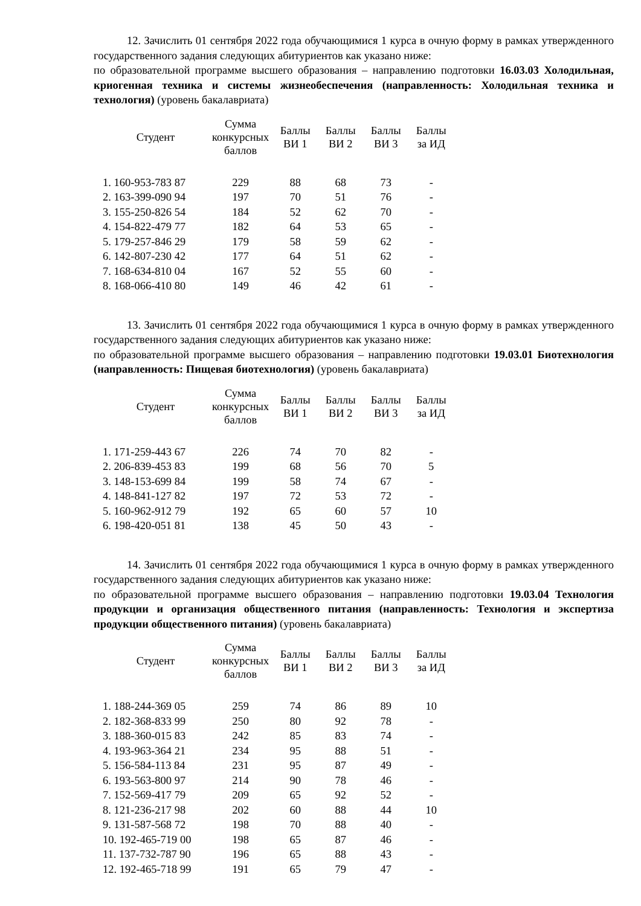12. Зачислить 01 сентября 2022 года обучающимися 1 курса в очную форму в рамках утвержденного государственного задания следующих абитуриентов как указано ниже:
по образовательной программе высшего образования – направлению подготовки 16.03.03 Холодильная, криогенная техника и системы жизнеобеспечения (направленность: Холодильная техника и технология) (уровень бакалавриата)
| Студент | Сумма конкурсных баллов | Баллы ВИ 1 | Баллы ВИ 2 | Баллы ВИ 3 | Баллы за ИД |
| --- | --- | --- | --- | --- | --- |
| 1. 160-953-783 87 | 229 | 88 | 68 | 73 | - |
| 2. 163-399-090 94 | 197 | 70 | 51 | 76 | - |
| 3. 155-250-826 54 | 184 | 52 | 62 | 70 | - |
| 4. 154-822-479 77 | 182 | 64 | 53 | 65 | - |
| 5. 179-257-846 29 | 179 | 58 | 59 | 62 | - |
| 6. 142-807-230 42 | 177 | 64 | 51 | 62 | - |
| 7. 168-634-810 04 | 167 | 52 | 55 | 60 | - |
| 8. 168-066-410 80 | 149 | 46 | 42 | 61 | - |
13. Зачислить 01 сентября 2022 года обучающимися 1 курса в очную форму в рамках утвержденного государственного задания следующих абитуриентов как указано ниже:
по образовательной программе высшего образования – направлению подготовки 19.03.01 Биотехнология (направленность: Пищевая биотехнология) (уровень бакалавриата)
| Студент | Сумма конкурсных баллов | Баллы ВИ 1 | Баллы ВИ 2 | Баллы ВИ 3 | Баллы за ИД |
| --- | --- | --- | --- | --- | --- |
| 1. 171-259-443 67 | 226 | 74 | 70 | 82 | - |
| 2. 206-839-453 83 | 199 | 68 | 56 | 70 | 5 |
| 3. 148-153-699 84 | 199 | 58 | 74 | 67 | - |
| 4. 148-841-127 82 | 197 | 72 | 53 | 72 | - |
| 5. 160-962-912 79 | 192 | 65 | 60 | 57 | 10 |
| 6. 198-420-051 81 | 138 | 45 | 50 | 43 | - |
14. Зачислить 01 сентября 2022 года обучающимися 1 курса в очную форму в рамках утвержденного государственного задания следующих абитуриентов как указано ниже:
по образовательной программе высшего образования – направлению подготовки 19.03.04 Технология продукции и организация общественного питания (направленность: Технология и экспертиза продукции общественного питания) (уровень бакалавриата)
| Студент | Сумма конкурсных баллов | Баллы ВИ 1 | Баллы ВИ 2 | Баллы ВИ 3 | Баллы за ИД |
| --- | --- | --- | --- | --- | --- |
| 1. 188-244-369 05 | 259 | 74 | 86 | 89 | 10 |
| 2. 182-368-833 99 | 250 | 80 | 92 | 78 | - |
| 3. 188-360-015 83 | 242 | 85 | 83 | 74 | - |
| 4. 193-963-364 21 | 234 | 95 | 88 | 51 | - |
| 5. 156-584-113 84 | 231 | 95 | 87 | 49 | - |
| 6. 193-563-800 97 | 214 | 90 | 78 | 46 | - |
| 7. 152-569-417 79 | 209 | 65 | 92 | 52 | - |
| 8. 121-236-217 98 | 202 | 60 | 88 | 44 | 10 |
| 9. 131-587-568 72 | 198 | 70 | 88 | 40 | - |
| 10. 192-465-719 00 | 198 | 65 | 87 | 46 | - |
| 11. 137-732-787 90 | 196 | 65 | 88 | 43 | - |
| 12. 192-465-718 99 | 191 | 65 | 79 | 47 | - |